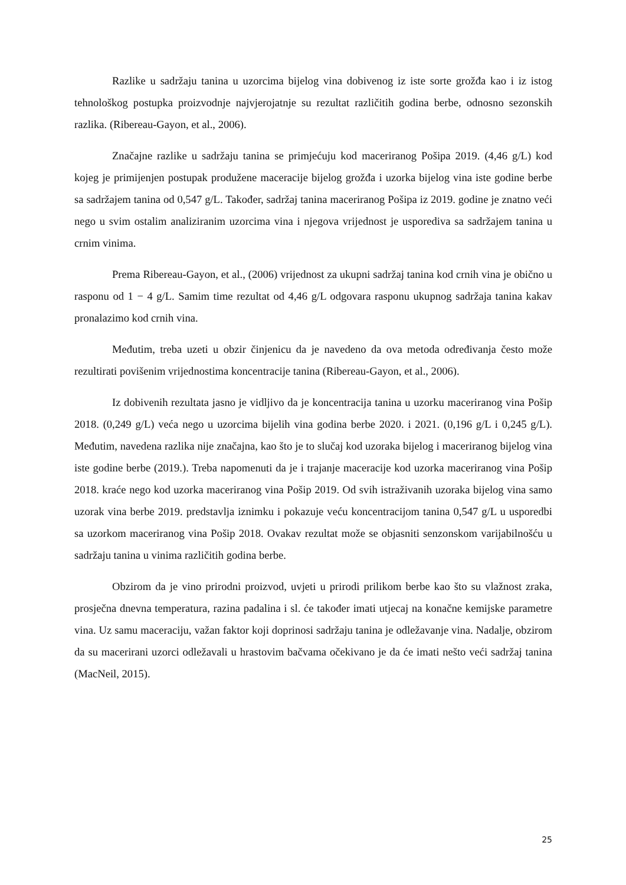Razlike u sadržaju tanina u uzorcima bijelog vina dobivenog iz iste sorte grožđa kao i iz istog tehnološkog postupka proizvodnje najvjerojatnje su rezultat različitih godina berbe, odnosno sezonskih razlika. (Ribereau-Gayon, et al., 2006).
Značajne razlike u sadržaju tanina se primjećuju kod maceriranog Pošipa 2019. (4,46 g/L) kod kojeg je primijenjen postupak produžene maceracije bijelog grožđa i uzorka bijelog vina iste godine berbe sa sadržajem tanina od 0,547 g/L. Također, sadržaj tanina maceriranog Pošipa iz 2019. godine je znatno veći nego u svim ostalim analiziranim uzorcima vina i njegova vrijednost je usporediva sa sadržajem tanina u crnim vinima.
Prema Ribereau-Gayon, et al., (2006) vrijednost za ukupni sadržaj tanina kod crnih vina je obično u rasponu od 1 − 4 g/L. Samim time rezultat od 4,46 g/L odgovara rasponu ukupnog sadržaja tanina kakav pronalazimo kod crnih vina.
Međutim, treba uzeti u obzir činjenicu da je navedeno da ova metoda određivanja često može rezultirati povišenim vrijednostima koncentracije tanina (Ribereau-Gayon, et al., 2006).
Iz dobivenih rezultata jasno je vidljivo da je koncentracija tanina u uzorku maceriranog vina Pošip 2018. (0,249 g/L) veća nego u uzorcima bijelih vina godina berbe 2020. i 2021. (0,196 g/L i 0,245 g/L). Međutim, navedena razlika nije značajna, kao što je to slučaj kod uzoraka bijelog i maceriranog bijelog vina iste godine berbe (2019.). Treba napomenuti da je i trajanje maceracije kod uzorka maceriranog vina Pošip 2018. kraće nego kod uzorka maceriranog vina Pošip 2019. Od svih istraživanih uzoraka bijelog vina samo uzorak vina berbe 2019. predstavlja iznimku i pokazuje veću koncentracijom tanina 0,547 g/L u usporedbi sa uzorkom maceriranog vina Pošip 2018. Ovakav rezultat može se objasniti senzonskom varijabilnošću u sadržaju tanina u vinima različitih godina berbe.
Obzirom da je vino prirodni proizvod, uvjeti u prirodi prilikom berbe kao što su vlažnost zraka, prosječna dnevna temperatura, razina padalina i sl. će također imati utjecaj na konačne kemijske parametre vina. Uz samu maceraciju, važan faktor koji doprinosi sadržaju tanina je odležavanje vina. Nadalje, obzirom da su macerirani uzorci odležavali u hrastovim bačvama očekivano je da će imati nešto veći sadržaj tanina (MacNeil, 2015).
25